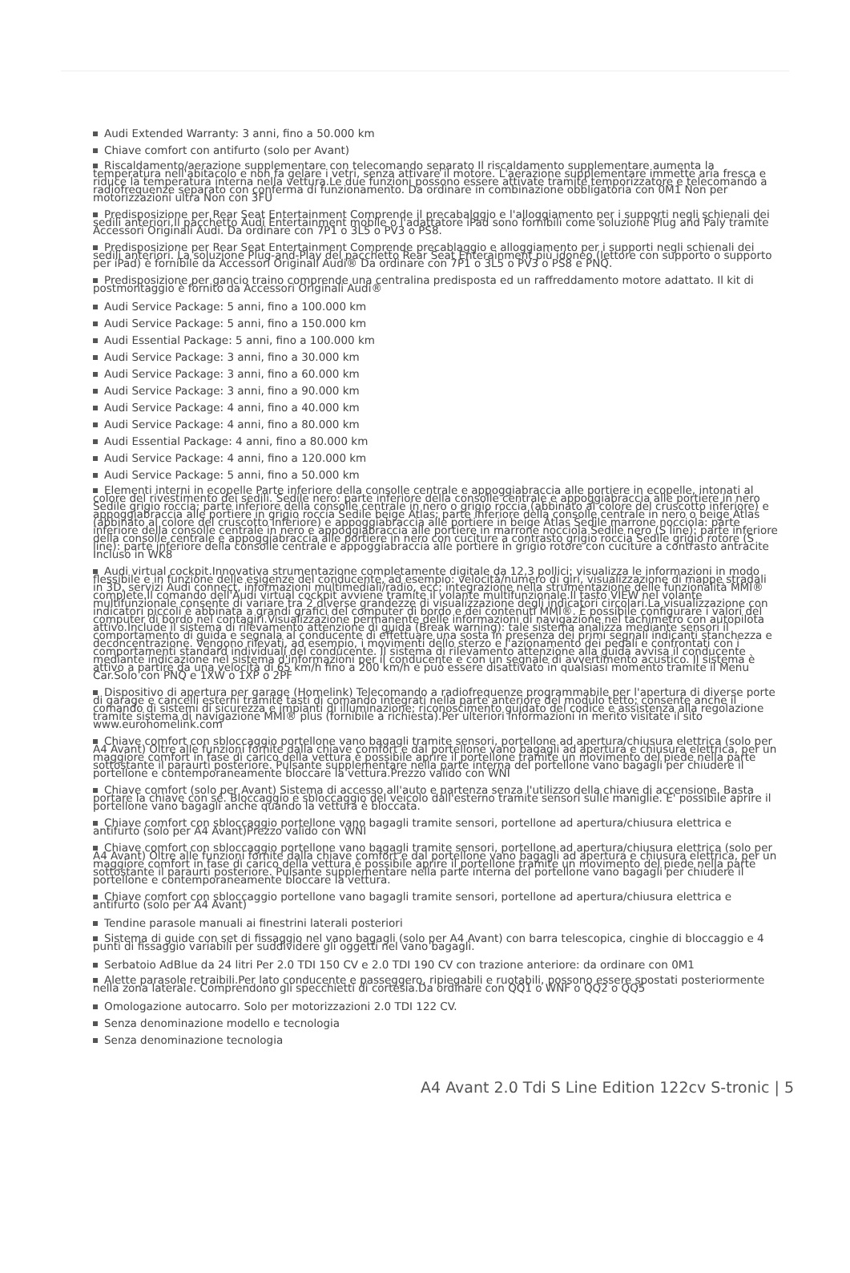Audi Extended Warranty: 3 anni, fino a 50.000 km
Chiave comfort con antifurto (solo per Avant)
Riscaldamento/aerazione supplementare con telecomando separato Il riscaldamento supplementare aumenta la temperatura nell'abitacolo e non fa gelare i vetri, senza attivare il motore. L'aerazione supplementare immette aria fresca e riduce la temperatura interna nella vettura.Le due funzioni possono essere attivate tramite temporizzatore e telecomando a radiofrequenze separato con conferma di funzionamento. Da ordinare in combinazione obbligatoria con 0M1 Non per motorizzazioni ultra Non con 3FU
Predisposizione per Rear Seat Entertainment Comprende il precabalggio e l'alloggiamento per i supporti negli schienali dei sedili anteriori.Il pacchetto Audi Entertainment mobile o l'adattatore iPad sono fornibili come soluzione Plug and Paly tramite Accessori Originali Audi. Da ordinare con 7P1 o 3L5 o PV3 o PS8.
Predisposizione per Rear Seat Entertainment Comprende precablaggio e alloggiamento per i supporti negli schienali dei sedili anteriori. La soluzione Plug-and-Play del pacchetto Rear Seat Enterainment più idoneo (lettore con supporto o supporto per iPad) è fornibile da Accessori Originali Audi® Da ordinare con 7P1 o 3L5 o PV3 o PS8 e PNQ.
Predisposizione per gancio traino comprende una centralina predisposta ed un raffreddamento motore adattato. Il kit di postmontaggio è fornito da Accessori Originali Audi®
Audi Service Package: 5 anni, fino a 100.000 km
Audi Service Package: 5 anni, fino a 150.000 km
Audi Essential Package: 5 anni, fino a 100.000 km
Audi Service Package: 3 anni, fino a 30.000 km
Audi Service Package: 3 anni, fino a 60.000 km
Audi Service Package: 3 anni, fino a 90.000 km
Audi Service Package: 4 anni, fino a 40.000 km
Audi Service Package: 4 anni, fino a 80.000 km
Audi Essential Package: 4 anni, fino a 80.000 km
Audi Service Package: 4 anni, fino a 120.000 km
Audi Service Package: 5 anni, fino a 50.000 km
Elementi interni in ecopelle Parte inferiore della consolle centrale e appoggiabraccia alle portiere in ecopelle, intonati al colore del rivestimento dei sedili. Sedile nero: parte inferiore della consolle centrale e appoggiabraccia alle portiere in nero Sedile grigio roccia: parte inferiore della consolle centrale in nero o grigio roccia (abbinato al colore del cruscotto inferiore) e appoggiabraccia alle portiere in grigio roccia Sedile beige Atlas: parte inferiore della consolle centrale in nero o beige Atlas (abbinato al colore del cruscotto inferiore) e appoggiabraccia alle portiere in beige Atlas Sedile marrone nocciola: parte inferiore della consolle centrale in nero e appoggiabraccia alle portiere in marrone nocciola Sedile nero (S line): parte inferiore della consolle centrale e appoggiabraccia alle portiere in nero con cuciture a contrasto grigio roccia Sedile grigio rotore (S line): parte inferiore della consolle centrale e appoggiabraccia alle portiere in grigio rotore con cuciture a contrasto antracite Incluso in WK8
Audi virtual cockpit.Innovativa strumentazione completamente digitale da 12,3 pollici; visualizza le informazioni in modo flessibile e in funzione delle esigenze del conducente, ad esempio: velocità/numero di giri, visualizzazione di mappe stradali in 3D, servizi Audi connect, informazioni multimediali/radio, ecc; integrazione nella strumentazione delle funzionalità MMI® complete.Il comando dell'Audi virtual cockpit avviene tramite il volante multifunzionale.Il tasto VIEW nel volante multifunzionale consente di variare tra 2 diverse grandezze di visualizzazione degli indicatori circolari.La visualizzazione con indicatori piccoli è abbinata a grandi grafici del computer di bordo e dei contenuti MMI®. È possibile configurare i valori del computer di bordo nel contagiri.Visualizzazione permanente delle informazioni di navigazione nel tachimetro con autopilota attivo.Include il sistema di rilevamento attenzione di guida (Break warning): tale sistema analizza mediante sensori il comportamento di guida e segnala al conducente di effettuare una sosta in presenza dei primi segnali indicanti stanchezza e deconcentrazione. Vengono rilevati, ad esempio, i movimenti dello sterzo e l'azionamento dei pedali e confrontati con i comportamenti standard individuali del conducente. Il sistema di rilevamento attenzione alla guida avvisa il conducente mediante indicazione nel sistema d'informazioni per il conducente e con un segnale di avvertimento acustico. Il sistema è attivo a partire da una velocità di 65 km/h fino a 200 km/h e può essere disattivato in qualsiasi momento tramite il Menu Car.Solo con PNQ e 1XW o 1XP o 2PF
Dispositivo di apertura per garage (Homelink) Telecomando a radiofrequenze programmabile per l'apertura di diverse porte di garage e cancelli esterni tramite tasti di comando integrati nella parte anteriore del modulo tetto; consente anche il comando di sistemi di sicurezza e impianti di illuminazione; riconoscimento guidato del codice e assistenza alla regolazione tramite sistema di navigazione MMI® plus (fornibile a richiesta).Per ulteriori informazioni in merito visitate il sito www.eurohomelink.com
Chiave comfort con sbloccaggio portellone vano bagagli tramite sensori, portellone ad apertura/chiusura elettrica (solo per A4 Avant) Oltre alle funzioni fornite dalla chiave comfort e dal portellone vano bagagli ad apertura e chiusura elettrica, per un maggiore comfort in fase di carico della vettura è possibile aprire il portellone tramite un movimento del piede nella parte sottostante il paraurti posteriore. Pulsante supplementare nella parte interna del portellone vano bagagli per chiudere il portellone e contemporaneamente bloccare la vettura.Prezzo valido con WNI
Chiave comfort (solo per Avant) Sistema di accesso all'auto e partenza senza l'utilizzo della chiave di accensione. Basta portare la chiave con sé. Bloccaggio e sbloccaggio del veicolo dall'esterno tramite sensori sulle maniglie. E' possibile aprire il portellone vano bagagli anche quando la vettura è bloccata.
Chiave comfort con sbloccaggio portellone vano bagagli tramite sensori, portellone ad apertura/chiusura elettrica e antifurto (solo per A4 Avant)Prezzo valido con WNI
Chiave comfort con sbloccaggio portellone vano bagagli tramite sensori, portellone ad apertura/chiusura elettrica (solo per A4 Avant) Oltre alle funzioni fornite dalla chiave comfort e dal portellone vano bagagli ad apertura e chiusura elettrica, per un maggiore comfort in fase di carico della vettura è possibile aprire il portellone tramite un movimento del piede nella parte sottostante il paraurti posteriore. Pulsante supplementare nella parte interna del portellone vano bagagli per chiudere il portellone e contemporaneamente bloccare la vettura.
Chiave comfort con sbloccaggio portellone vano bagagli tramite sensori, portellone ad apertura/chiusura elettrica e antifurto (solo per A4 Avant)
Tendine parasole manuali ai finestrini laterali posteriori
Sistema di guide con set di fissaggio nel vano bagagli (solo per A4 Avant) con barra telescopica, cinghie di bloccaggio e 4 punti di fissaggio variabili per suddividere gli oggetti nel vano bagagli.
Serbatoio AdBlue da 24 litri Per 2.0 TDI 150 CV e 2.0 TDI 190 CV con trazione anteriore: da ordinare con 0M1
Alette parasole retraibili.Per lato conducente e passeggero, ripiegabili e ruotabili, possono essere spostati posteriormente nella zona laterale. Comprendono gli specchietti di cortesia.Da ordinare con QQ1 o WNF o QQ2 o QQ5
Omologazione autocarro. Solo per motorizzazioni 2.0 TDI 122 CV.
Senza denominazione modello e tecnologia
Senza denominazione tecnologia
A4 Avant 2.0 Tdi S Line Edition 122cv S-tronic | 5